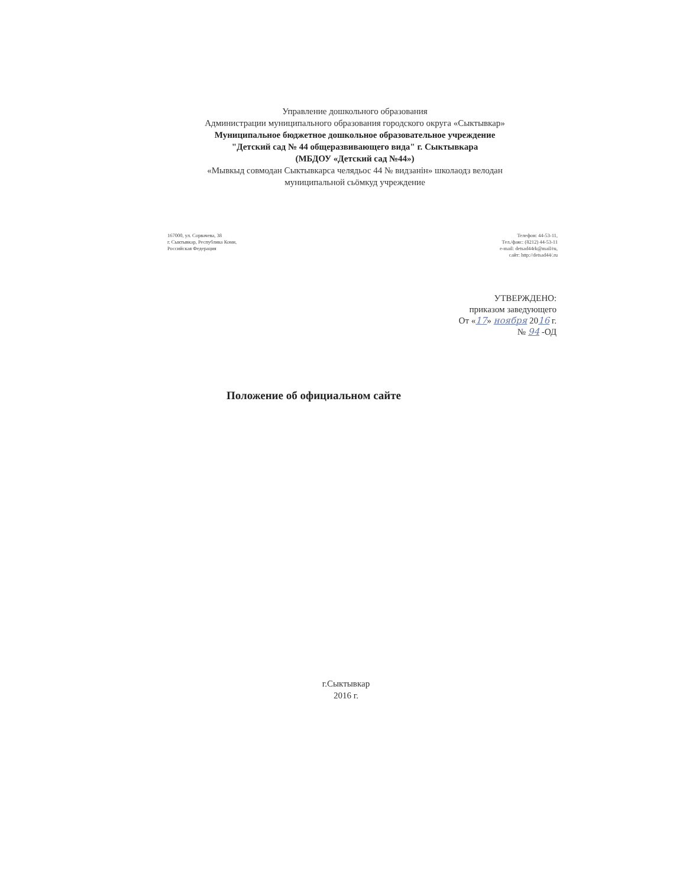Управление дошкольного образования
Администрации муниципального образования городского округа «Сыктывкар»
Муниципальное бюджетное дошкольное образовательное учреждение
"Детский сад № 44 общеразвивающего вида" г. Сыктывкара
(МБДОУ «Детский сад №44»)
«Мывкыд совмодан Сыктывкарса челядьос 44 № видзанiн» школаодз велодан
муниципальной сьӧмкуд учреждение
167000, ул. Сорвачева, 38
г. Сыктывкар, Республика Коми,
Российская Федерация
Телефон: 44-53-11,
Тел./факс: (8212) 44-53-11
e-mail: detsad44rk@mail/ru,
сайт: http://detsad44/.ru
УТВЕРЖДЕНО:
приказом заведующего
От «17» ноября 2016 г.
№ 94 -ОД
Положение об официальном сайте
г.Сыктывкар
2016 г.